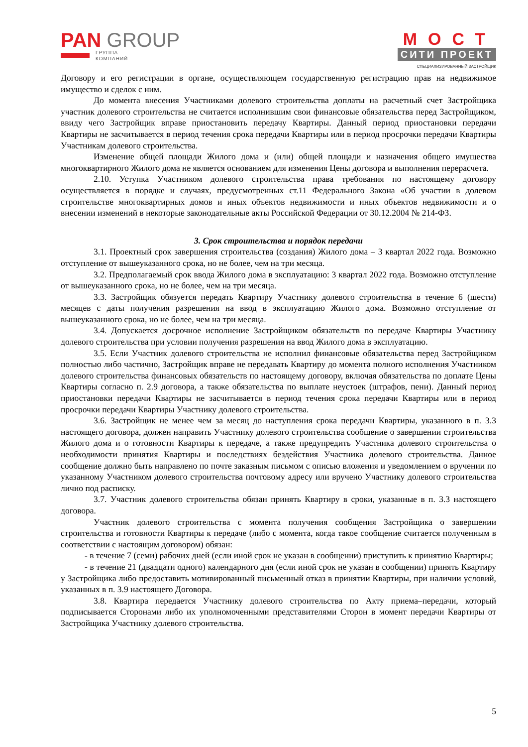PAN GROUP
ГРУППА
КОМПАНИЙ
МОСТ
СИТИ ПРОЕКТ
СПЕЦИАЛИЗИРОВАННЫЙ ЗАСТРОЙЩИК
Договору и его регистрации в органе, осуществляющем государственную регистрацию прав на недвижимое имущество и сделок с ним.
До момента внесения Участниками долевого строительства доплаты на расчетный счет Застройщика участник долевого строительства не считается исполнившим свои финансовые обязательства перед Застройщиком, ввиду чего Застройщик вправе приостановить передачу Квартиры. Данный период приостановки передачи Квартиры не засчитывается в период течения срока передачи Квартиры или в период просрочки передачи Квартиры Участникам долевого строительства.
Изменение общей площади Жилого дома и (или) общей площади и назначения общего имущества многоквартирного Жилого дома не является основанием для изменения Цены договора и выполнения перерасчета.
2.10. Уступка Участником долевого строительства права требования по настоящему договору осуществляется в порядке и случаях, предусмотренных ст.11 Федерального Закона «Об участии в долевом строительстве многоквартирных домов и иных объектов недвижимости и иных объектов недвижимости и о внесении изменений в некоторые законодательные акты Российской Федерации от 30.12.2004 № 214-ФЗ.
3. Срок строительства и порядок передачи
3.1. Проектный срок завершения строительства (создания) Жилого дома – 3 квартал 2022 года. Возможно отступление от вышеуказанного срока, но не более, чем на три месяца.
3.2. Предполагаемый срок ввода Жилого дома в эксплуатацию: 3 квартал 2022 года. Возможно отступление от вышеуказанного срока, но не более, чем на три месяца.
3.3. Застройщик обязуется передать Квартиру Участнику долевого строительства в течение 6 (шести) месяцев с даты получения разрешения на ввод в эксплуатацию Жилого дома. Возможно отступление от вышеуказанного срока, но не более, чем на три месяца.
3.4. Допускается досрочное исполнение Застройщиком обязательств по передаче Квартиры Участнику долевого строительства при условии получения разрешения на ввод Жилого дома в эксплуатацию.
3.5. Если Участник долевого строительства не исполнил финансовые обязательства перед Застройщиком полностью либо частично, Застройщик вправе не передавать Квартиру до момента полного исполнения Участником долевого строительства финансовых обязательств по настоящему договору, включая обязательства по доплате Цены Квартиры согласно п. 2.9 договора, а также обязательства по выплате неустоек (штрафов, пени). Данный период приостановки передачи Квартиры не засчитывается в период течения срока передачи Квартиры или в период просрочки передачи Квартиры Участнику долевого строительства.
3.6. Застройщик не менее чем за месяц до наступления срока передачи Квартиры, указанного в п. 3.3 настоящего договора, должен направить Участнику долевого строительства сообщение о завершении строительства Жилого дома и о готовности Квартиры к передаче, а также предупредить Участника долевого строительства о необходимости принятия Квартиры и последствиях бездействия Участника долевого строительства. Данное сообщение должно быть направлено по почте заказным письмом с описью вложения и уведомлением о вручении по указанному Участником долевого строительства почтовому адресу или вручено Участнику долевого строительства лично под расписку.
3.7. Участник долевого строительства обязан принять Квартиру в сроки, указанные в п. 3.3 настоящего договора.
Участник долевого строительства с момента получения сообщения Застройщика о завершении строительства и готовности Квартиры к передаче (либо с момента, когда такое сообщение считается полученным в соответствии с настоящим договором) обязан:
- в течение 7 (семи) рабочих дней (если иной срок не указан в сообщении) приступить к принятию Квартиры;
- в течение 21 (двадцати одного) календарного дня (если иной срок не указан в сообщении) принять Квартиру у Застройщика либо предоставить мотивированный письменный отказ в принятии Квартиры, при наличии условий, указанных в п. 3.9 настоящего Договора.
3.8. Квартира передается Участнику долевого строительства по Акту приема–передачи, который подписывается Сторонами либо их уполномоченными представителями Сторон в момент передачи Квартиры от Застройщика Участнику долевого строительства.
5